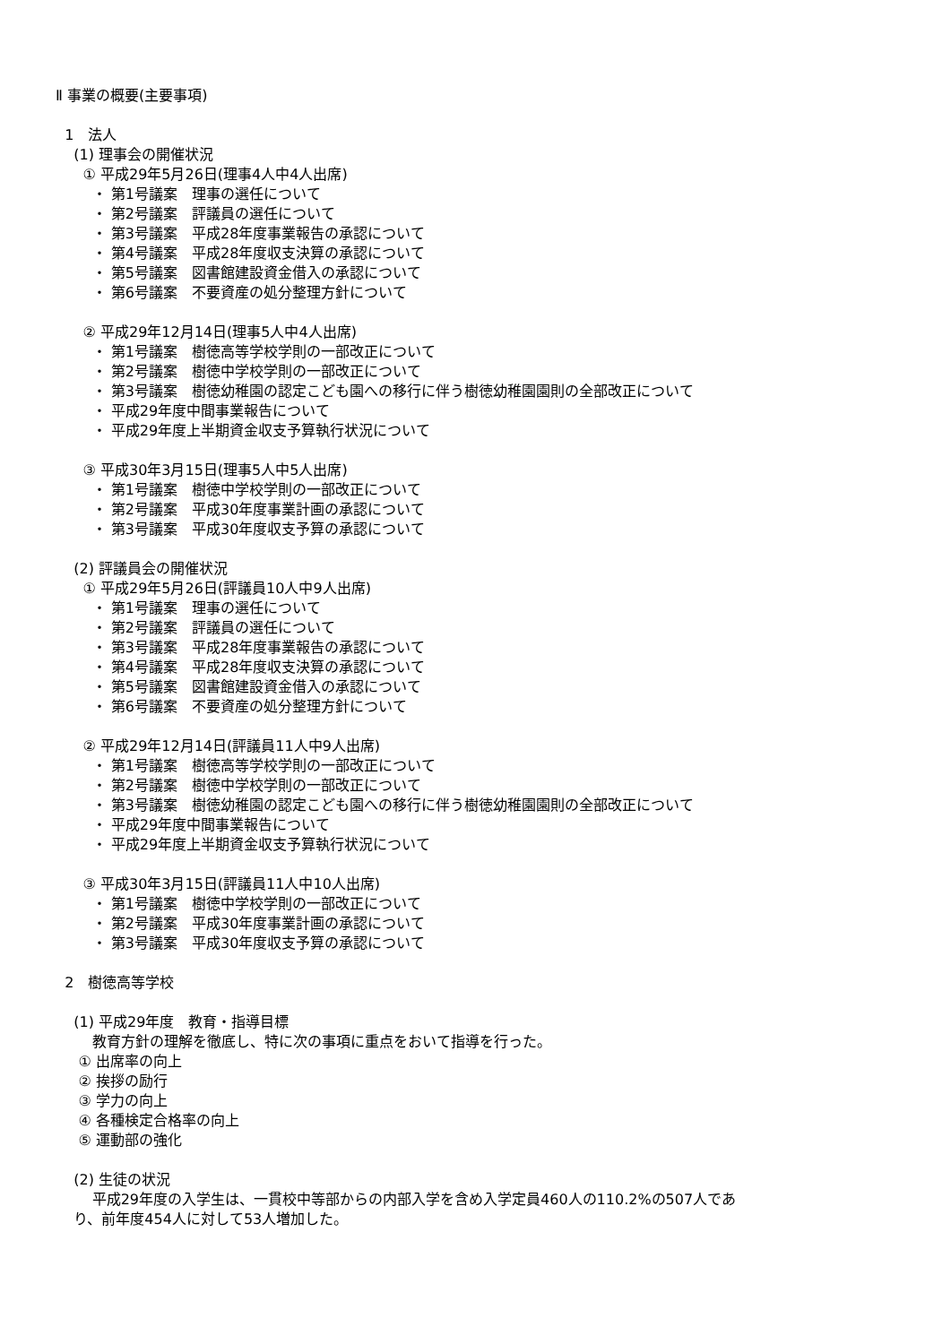Ⅱ 事業の概要(主要事項)
1　法人
(1) 理事会の開催状況
① 平成29年5月26日(理事4人中4人出席)
・ 第1号議案　理事の選任について
・ 第2号議案　評議員の選任について
・ 第3号議案　平成28年度事業報告の承認について
・ 第4号議案　平成28年度収支決算の承認について
・ 第5号議案　図書館建設資金借入の承認について
・ 第6号議案　不要資産の処分整理方針について
② 平成29年12月14日(理事5人中4人出席)
・ 第1号議案　樹徳高等学校学則の一部改正について
・ 第2号議案　樹徳中学校学則の一部改正について
・ 第3号議案　樹徳幼稚園の認定こども園への移行に伴う樹徳幼稚園園則の全部改正について
・ 平成29年度中間事業報告について
・ 平成29年度上半期資金収支予算執行状況について
③ 平成30年3月15日(理事5人中5人出席)
・ 第1号議案　樹徳中学校学則の一部改正について
・ 第2号議案　平成30年度事業計画の承認について
・ 第3号議案　平成30年度収支予算の承認について
(2) 評議員会の開催状況
① 平成29年5月26日(評議員10人中9人出席)
・ 第1号議案　理事の選任について
・ 第2号議案　評議員の選任について
・ 第3号議案　平成28年度事業報告の承認について
・ 第4号議案　平成28年度収支決算の承認について
・ 第5号議案　図書館建設資金借入の承認について
・ 第6号議案　不要資産の処分整理方針について
② 平成29年12月14日(評議員11人中9人出席)
・ 第1号議案　樹徳高等学校学則の一部改正について
・ 第2号議案　樹徳中学校学則の一部改正について
・ 第3号議案　樹徳幼稚園の認定こども園への移行に伴う樹徳幼稚園園則の全部改正について
・ 平成29年度中間事業報告について
・ 平成29年度上半期資金収支予算執行状況について
③ 平成30年3月15日(評議員11人中10人出席)
・ 第1号議案　樹徳中学校学則の一部改正について
・ 第2号議案　平成30年度事業計画の承認について
・ 第3号議案　平成30年度収支予算の承認について
2　樹徳高等学校
(1) 平成29年度　教育・指導目標
教育方針の理解を徹底し、特に次の事項に重点をおいて指導を行った。
① 出席率の向上
② 挨拶の励行
③ 学力の向上
④ 各種検定合格率の向上
⑤ 運動部の強化
(2) 生徒の状況
平成29年度の入学生は、一貫校中等部からの内部入学を含め入学定員460人の110.2%の507人であ
り、前年度454人に対して53人増加した。